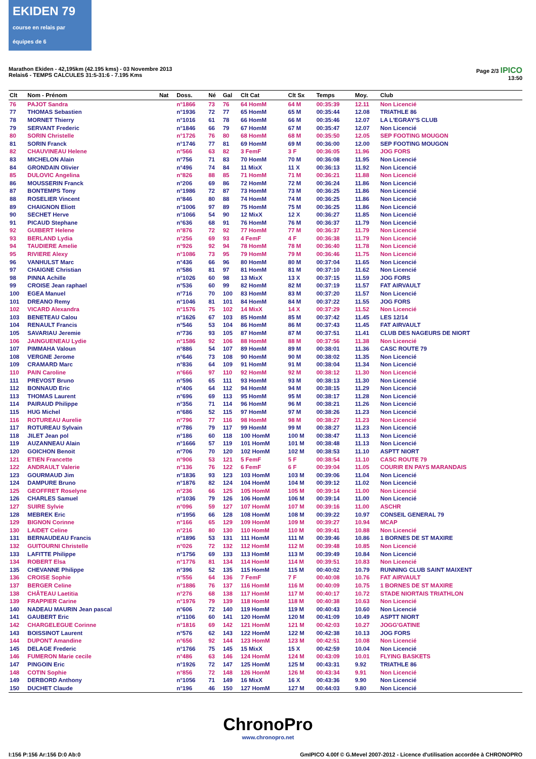EKIDEN 79
course en relais par équipes de 6
Marathon Ekiden - 42,195km (42.195 kms) - 03 Novembre 2013
Relais6 - TEMPS CALCULES 31:5-31:6 - 7.195 Kms
Page 2/3 IPICO
13:50
| Clt | Nom - Prénom | Nat | Doss. | Né | Gal | Clt Cat | Clt Sx | Temps | Moy. | Club |
| --- | --- | --- | --- | --- | --- | --- | --- | --- | --- | --- |
| 76 | PAJOT Sandra | | n°1866 | 73 | 76 | 64 HomM | 64 M | 00:35:39 | 12.11 | Non Licencié |
| 77 | THOMAS Sebastien | | n°1936 | 72 | 77 | 65 HomM | 65 M | 00:35:44 | 12.08 | TRIATHLE 86 |
| 78 | MORNET Thierry | | n°1016 | 61 | 78 | 66 HomM | 66 M | 00:35:46 | 12.07 | LA L'EGRAY'S CLUB |
| 79 | SERVANT Frederic | | n°1846 | 66 | 79 | 67 HomM | 67 M | 00:35:47 | 12.07 | Non Licencié |
| 80 | SORIN Christelle | | n°1726 | 76 | 80 | 68 HomM | 68 M | 00:35:50 | 12.05 | SEP FOOTING MOUGON |
| 81 | SORIN Franck | | n°1746 | 77 | 81 | 69 HomM | 69 M | 00:36:00 | 12.00 | SEP FOOTING MOUGON |
| 82 | CHAUVINEAU Helene | | n°566 | 63 | 82 | 3 FemF | 3 F | 00:36:05 | 11.96 | JOG FORS |
| 83 | MICHELON Alain | | n°756 | 71 | 83 | 70 HomM | 70 M | 00:36:08 | 11.95 | Non Licencié |
| 84 | GRONDAIN Olivier | | n°496 | 74 | 84 | 11 MixX | 11 X | 00:36:13 | 11.92 | Non Licencié |
| 85 | DULOVIC Angelina | | n°826 | 88 | 85 | 71 HomM | 71 M | 00:36:21 | 11.88 | Non Licencié |
| 86 | MOUSSERIN Franck | | n°206 | 69 | 86 | 72 HomM | 72 M | 00:36:24 | 11.86 | Non Licencié |
| 87 | BONTEMPS Tony | | n°1986 | 72 | 87 | 73 HomM | 73 M | 00:36:25 | 11.86 | Non Licencié |
| 88 | ROSELIER Vincent | | n°846 | 80 | 88 | 74 HomM | 74 M | 00:36:25 | 11.86 | Non Licencié |
| 89 | CHAIGNON Eliott | | n°1006 | 97 | 89 | 75 HomM | 75 M | 00:36:25 | 11.86 | Non Licencié |
| 90 | SECHET Herve | | n°1066 | 54 | 90 | 12 MixX | 12 X | 00:36:27 | 11.85 | Non Licencié |
| 91 | PICAUD Stephane | | n°636 | 68 | 91 | 76 HomM | 76 M | 00:36:37 | 11.79 | Non Licencié |
| 92 | GUIBERT Helene | | n°876 | 72 | 92 | 77 HomM | 77 M | 00:36:37 | 11.79 | Non Licencié |
| 93 | BERLAND Lydia | | n°256 | 69 | 93 | 4 FemF | 4 F | 00:36:38 | 11.79 | Non Licencié |
| 94 | TAUDIERE Amelie | | n°926 | 92 | 94 | 78 HomM | 78 M | 00:36:40 | 11.78 | Non Licencié |
| 95 | RIVIERE Alexy | | n°1086 | 73 | 95 | 79 HomM | 79 M | 00:36:46 | 11.75 | Non Licencié |
| 96 | VANHULST Marc | | n°436 | 66 | 96 | 80 HomM | 80 M | 00:37:04 | 11.65 | Non Licencié |
| 97 | CHAIGNE Christian | | n°586 | 81 | 97 | 81 HomM | 81 M | 00:37:10 | 11.62 | Non Licencié |
| 98 | PINNA Achille | | n°1026 | 60 | 98 | 13 MixX | 13 X | 00:37:15 | 11.59 | JOG FORS |
| 99 | CROISE Jean raphael | | n°536 | 60 | 99 | 82 HomM | 82 M | 00:37:19 | 11.57 | FAT AIRVAULT |
| 100 | EGEA Manuel | | n°716 | 70 | 100 | 83 HomM | 83 M | 00:37:20 | 11.57 | Non Licencié |
| 101 | DREANO Remy | | n°1046 | 81 | 101 | 84 HomM | 84 M | 00:37:22 | 11.55 | JOG FORS |
| 102 | VICARD Alexandra | | n°1576 | 75 | 102 | 14 MixX | 14 X | 00:37:29 | 11.52 | Non Licencié |
| 103 | BENETEAU Calou | | n°1626 | 67 | 103 | 85 HomM | 85 M | 00:37:42 | 11.45 | LES 12/14 |
| 104 | RENAULT Francis | | n°546 | 53 | 104 | 86 HomM | 86 M | 00:37:43 | 11.45 | FAT AIRVAULT |
| 105 | SAVARIAU Jeremie | | n°736 | 93 | 105 | 87 HomM | 87 M | 00:37:51 | 11.41 | CLUB DES NAGEURS DE NIORT |
| 106 | JAINGUENEAU Lydie | | n°1586 | 92 | 106 | 88 HomM | 88 M | 00:37:56 | 11.38 | Non Licencié |
| 107 | PIMMAHA Valoun | | n°886 | 54 | 107 | 89 HomM | 89 M | 00:38:01 | 11.36 | CASC ROUTE 79 |
| 108 | VERGNE Jerome | | n°646 | 73 | 108 | 90 HomM | 90 M | 00:38:02 | 11.35 | Non Licencié |
| 109 | CRAMARD Marc | | n°836 | 64 | 109 | 91 HomM | 91 M | 00:38:04 | 11.34 | Non Licencié |
| 110 | PAIN Caroline | | n°666 | 97 | 110 | 92 HomM | 92 M | 00:38:12 | 11.30 | Non Licencié |
| 111 | PREVOST Bruno | | n°596 | 65 | 111 | 93 HomM | 93 M | 00:38:13 | 11.30 | Non Licencié |
| 112 | BONNAUD Eric | | n°406 | 64 | 112 | 94 HomM | 94 M | 00:38:15 | 11.29 | Non Licencié |
| 113 | THOMAS Laurent | | n°696 | 69 | 113 | 95 HomM | 95 M | 00:38:17 | 11.28 | Non Licencié |
| 114 | PAIRAUD Philippe | | n°356 | 71 | 114 | 96 HomM | 96 M | 00:38:21 | 11.26 | Non Licencié |
| 115 | HUG Michel | | n°686 | 52 | 115 | 97 HomM | 97 M | 00:38:26 | 11.23 | Non Licencié |
| 116 | ROTUREAU Aurelie | | n°796 | 77 | 116 | 98 HomM | 98 M | 00:38:27 | 11.23 | Non Licencié |
| 117 | ROTUREAU Sylvain | | n°786 | 79 | 117 | 99 HomM | 99 M | 00:38:27 | 11.23 | Non Licencié |
| 118 | JILET Jean pol | | n°186 | 60 | 118 | 100 HomM | 100 M | 00:38:47 | 11.13 | Non Licencié |
| 119 | AUZANNEAU Alain | | n°1666 | 57 | 119 | 101 HomM | 101 M | 00:38:48 | 11.13 | Non Licencié |
| 120 | GOICHON Benoit | | n°706 | 70 | 120 | 102 HomM | 102 M | 00:38:53 | 11.10 | ASPTT NIORT |
| 121 | ETIEN Francette | | n°906 | 53 | 121 | 5 FemF | 5 F | 00:38:54 | 11.10 | CASC ROUTE 79 |
| 122 | ANDRAULT Valerie | | n°136 | 76 | 122 | 6 FemF | 6 F | 00:39:04 | 11.05 | COURIR EN PAYS MARANDAIS |
| 123 | GOURMAUD Jim | | n°1836 | 93 | 123 | 103 HomM | 103 M | 00:39:06 | 11.04 | Non Licencié |
| 124 | DAMPURE Bruno | | n°1876 | 82 | 124 | 104 HomM | 104 M | 00:39:12 | 11.02 | Non Licencié |
| 125 | GEOFFRET Roselyne | | n°236 | 66 | 125 | 105 HomM | 105 M | 00:39:14 | 11.00 | Non Licencié |
| 126 | CHARLES Samuel | | n°1036 | 79 | 126 | 106 HomM | 106 M | 00:39:14 | 11.00 | Non Licencié |
| 127 | SUIRE Sylvie | | n°096 | 59 | 127 | 107 HomM | 107 M | 00:39:16 | 11.00 | ASCHR |
| 128 | MEBREK Eric | | n°1956 | 66 | 128 | 108 HomM | 108 M | 00:39:22 | 10.97 | CONSEIL GENERAL 79 |
| 129 | BIGNON Corinne | | n°166 | 65 | 129 | 109 HomM | 109 M | 00:39:27 | 10.94 | MCAP |
| 130 | LAIDET Celine | | n°216 | 80 | 130 | 110 HomM | 110 M | 00:39:41 | 10.88 | Non Licencié |
| 131 | BERNAUDEAU Francis | | n°1896 | 53 | 131 | 111 HomM | 111 M | 00:39:46 | 10.86 | 1 BORNES DE ST MAXIRE |
| 132 | GUITOURNI Christelle | | n°026 | 72 | 132 | 112 HomM | 112 M | 00:39:48 | 10.85 | Non Licencié |
| 133 | LAFITTE Philippe | | n°1756 | 69 | 133 | 113 HomM | 113 M | 00:39:49 | 10.84 | Non Licencié |
| 134 | ROBERT Elsa | | n°1776 | 81 | 134 | 114 HomM | 114 M | 00:39:51 | 10.83 | Non Licencié |
| 135 | CHEVANNE Philippe | | n°396 | 52 | 135 | 115 HomM | 115 M | 00:40:02 | 10.79 | RUNNING CLUB SAINT MAIXENT |
| 136 | CROISE Sophie | | n°556 | 64 | 136 | 7 FemF | 7 F | 00:40:08 | 10.76 | FAT AIRVAULT |
| 137 | BERGER Celine | | n°1886 | 76 | 137 | 116 HomM | 116 M | 00:40:09 | 10.75 | 1 BORNES DE ST MAXIRE |
| 138 | CHÂTEAU Laetitia | | n°276 | 68 | 138 | 117 HomM | 117 M | 00:40:17 | 10.72 | STADE NIORTAIS TRIATHLON |
| 139 | FRAPPIER Carine | | n°1976 | 79 | 139 | 118 HomM | 118 M | 00:40:38 | 10.63 | Non Licencié |
| 140 | NADEAU MAURIN Jean pascal | | n°606 | 72 | 140 | 119 HomM | 119 M | 00:40:43 | 10.60 | Non Licencié |
| 141 | GAUBERT Eric | | n°1106 | 60 | 141 | 120 HomM | 120 M | 00:41:09 | 10.49 | ASPTT NIORT |
| 142 | CHARGELEGUE Corinne | | n°1816 | 69 | 142 | 121 HomM | 121 M | 00:42:03 | 10.27 | JOGG'GATINE |
| 143 | BOISSINOT Laurent | | n°576 | 62 | 143 | 122 HomM | 122 M | 00:42:38 | 10.13 | JOG FORS |
| 144 | DUPONT Amandine | | n°656 | 92 | 144 | 123 HomM | 123 M | 00:42:51 | 10.08 | Non Licencié |
| 145 | DELAGE Frederic | | n°1766 | 75 | 145 | 15 MixX | 15 X | 00:42:59 | 10.04 | Non Licencié |
| 146 | FUMERON Marie cecile | | n°486 | 63 | 146 | 124 HomM | 124 M | 00:43:09 | 10.01 | FLYING BASKETS |
| 147 | PINGOIN Eric | | n°1926 | 72 | 147 | 125 HomM | 125 M | 00:43:31 | 9.92 | TRIATHLE 86 |
| 148 | COTIN Sophie | | n°856 | 72 | 148 | 126 HomM | 126 M | 00:43:34 | 9.91 | Non Licencié |
| 149 | DERBORD Anthony | | n°1056 | 71 | 149 | 16 MixX | 16 X | 00:43:36 | 9.90 | Non Licencié |
| 150 | DUCHET Claude | | n°196 | 46 | 150 | 127 HomM | 127 M | 00:44:03 | 9.80 | Non Licencié |
ChronoPro
www.chronopro.net
I:156 P:156 Ar:156 D:0 Ab:0 GmIPICO 4.00f © G.Mevel 2007-2012 - Licence d'utilisation accordée à CHRONOPRO